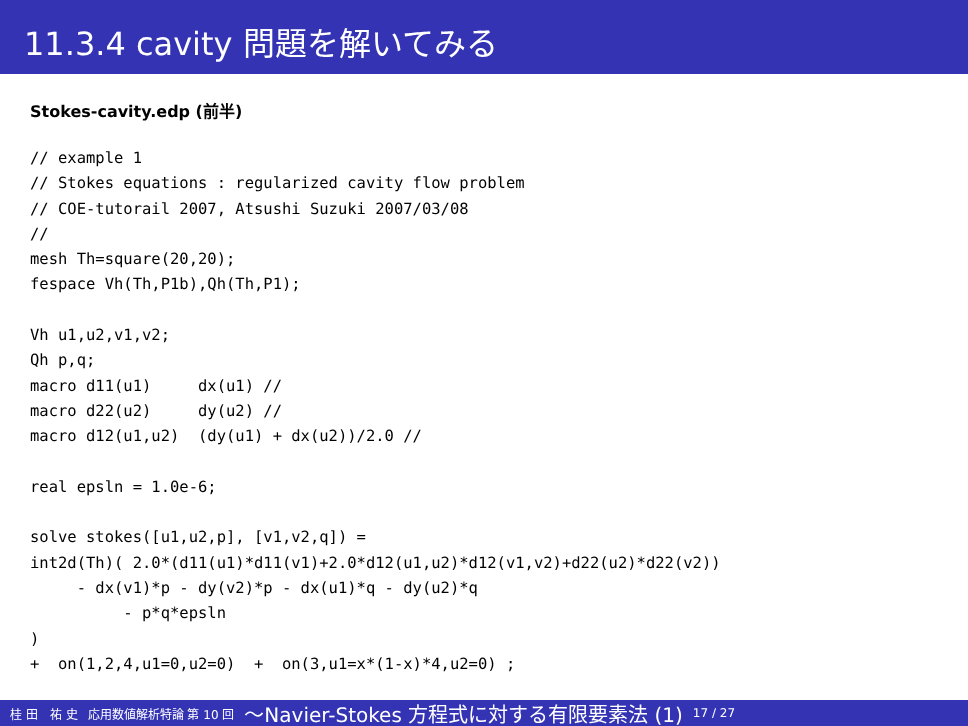11.3.4 cavity 問題を解いてみる
Stokes-cavity.edp (前半)
// example 1
// Stokes equations : regularized cavity flow problem
// COE-tutorail 2007, Atsushi Suzuki 2007/03/08
//
mesh Th=square(20,20);
fespace Vh(Th,P1b),Qh(Th,P1);

Vh u1,u2,v1,v2;
Qh p,q;
macro d11(u1)     dx(u1) //
macro d22(u2)     dy(u2) //
macro d12(u1,u2)  (dy(u1) + dx(u2))/2.0 //

real epsln = 1.0e-6;

solve stokes([u1,u2,p], [v1,v2,q]) =
int2d(Th)( 2.0*(d11(u1)*d11(v1)+2.0*d12(u1,u2)*d12(v1,v2)+d22(u2)*d22(v2))
     - dx(v1)*p - dy(v2)*p - dx(u1)*q - dy(u2)*q
          - p*q*epsln
)
+  on(1,2,4,u1=0,u2=0)  +  on(3,u1=x*(1-x)*4,u2=0) ;
桂 田　祐 史 応用数値解析特論 第 10 回 〜Navier-Stokes 方程式に対する有限要素法 (1) 17 / 27